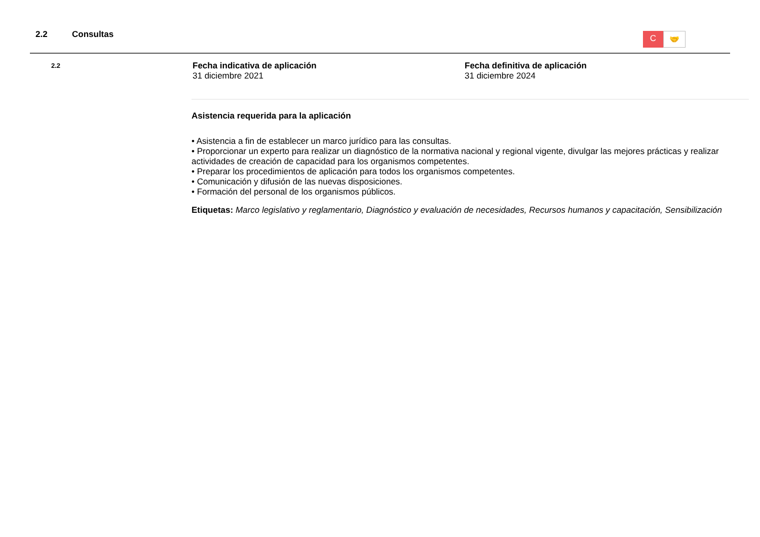2.2 Consultas
C
🤝
2.2
Fecha indicativa de aplicación
31 diciembre 2021
Fecha definitiva de aplicación
31 diciembre 2024
Asistencia requerida para la aplicación
• Asistencia a fin de establecer un marco jurídico para las consultas.
• Proporcionar un experto para realizar un diagnóstico de la normativa nacional y regional vigente, divulgar las mejores prácticas y realizar actividades de creación de capacidad para los organismos competentes.
• Preparar los procedimientos de aplicación para todos los organismos competentes.
• Comunicación y difusión de las nuevas disposiciones.
• Formación del personal de los organismos públicos.
Etiquetas: Marco legislativo y reglamentario, Diagnóstico y evaluación de necesidades, Recursos humanos y capacitación, Sensibilización